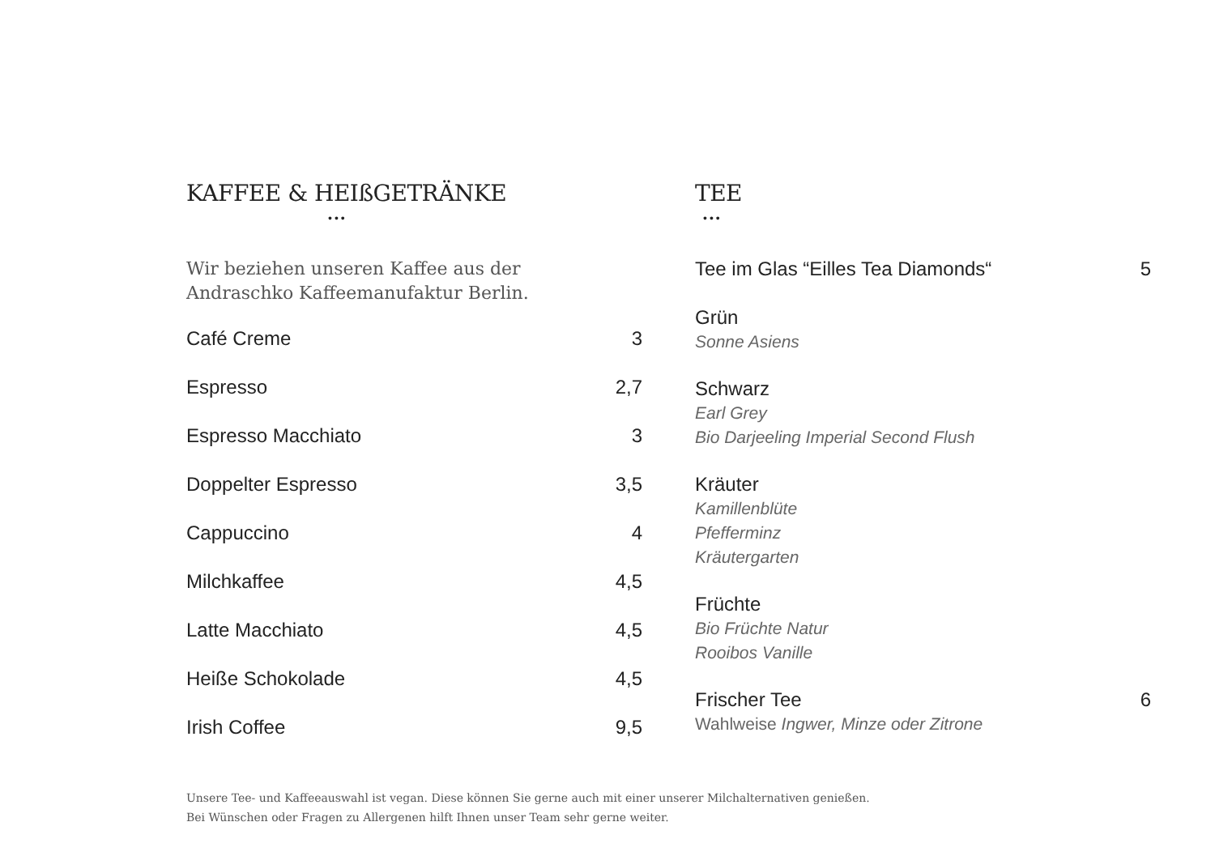KAFFEE & HEIßGETRÄNKE
•••
Wir beziehen unseren Kaffee aus der
Andraschko Kaffeemanufaktur Berlin.
Café Creme 3
Espresso 2,7
Espresso Macchiato 3
Doppelter Espresso 3,5
Cappuccino 4
Milchkaffee 4,5
Latte Macchiato 4,5
Heiße Schokolade 4,5
Irish Coffee 9,5
TEE
•••
Tee im Glas “Eilles Tea Diamonds“5
Grün
Sonne Asiens
Schwarz
Earl Grey
Bio Darjeeling Imperial Second Flush
Kräuter
Kamillenblüte
Pfefferminz
Kräutergarten
Früchte
Bio Früchte Natur
Rooibos Vanille
Frischer Tee 6
Wahlweise Ingwer, Minze oder Zitrone
Unsere Tee- und Kaffeeauswahl ist vegan. Diese können Sie gerne auch mit einer unserer Milchalternativen genießen.
Bei Wünschen oder Fragen zu Allergenen hilft Ihnen unser Team sehr gerne weiter.